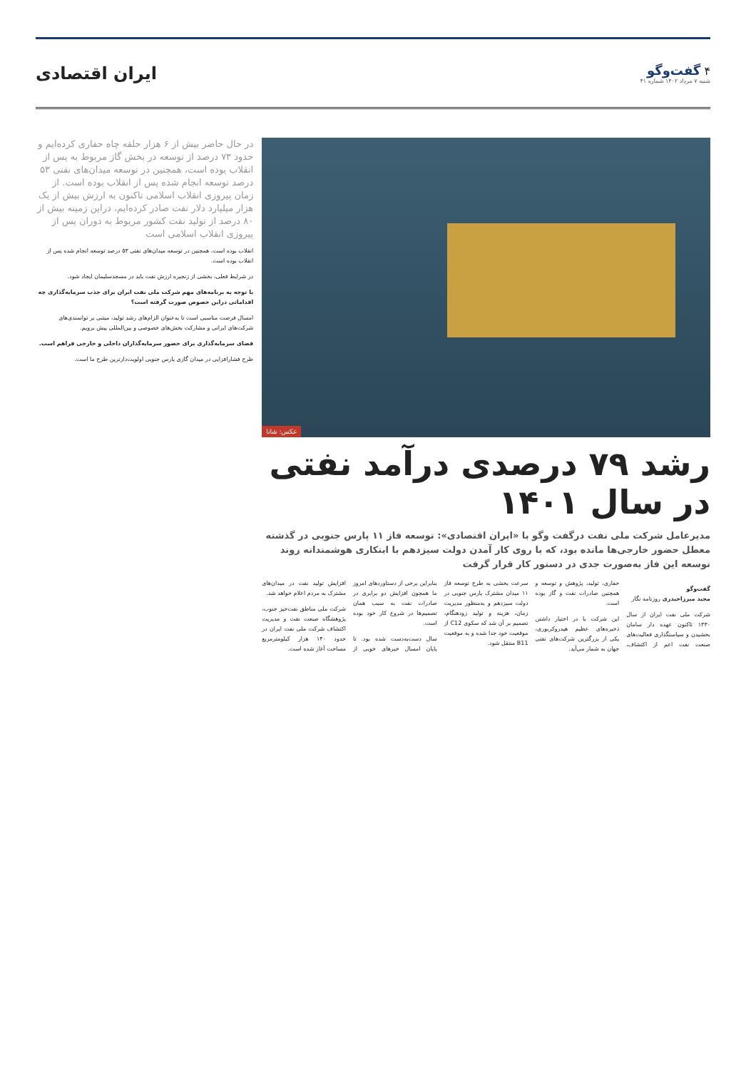۴ گفت‌وگو
شنبه ۷ مرداد ۱۴۰۲ شماره ۴۱
ایران اقتصادی
عکس: شانا
رشد ۷۹ درصدی درآمد نفتی در سال ۱۴۰۱
مدیرعامل شرکت ملی نفت درگفت وگو با «ایران اقتصادی»: توسعه فاز ۱۱ پارس جنوبی در گذشته معطل حضور خارجی‌ها مانده بود، که با روی کار آمدن دولت سیزدهم با ابتکاری هوشمندانه روند توسعه این فاز به‌صورت جدی در دستور کار قرار گرفت
گفت‌وگو
مجید میرزاحیدری روزنامه نگار
شرکت ملی نفت ایران از سال ۱۳۳۰ تاکنون عهده دار سامان بخشیدن و سیاستگذاری فعالیت‌های صنعت نفت اعم از اکتشاف، حفاری، تولید، پژوهش و توسعه و همچنین صادرات نفت و گاز بوده است.
این شرکت با در اختیار داشتن ذخیره‌های عظیم هیدروکربوری، یکی از بزرگترین شرکت‌های نفتی جهان به شمار می‌آید.
سرعت بخشی به طرح توسعه فاز ۱۱ میدان مشترک پارس جنوبی در دولت سیزدهم و به‌منظور مدیریت زمان، هزینه و تولید زودهنگام، تصمیم بر آن شد که سکوی C12 از موقعیت خود جدا شده و به موقعیت B11 منتقل شود.
بنابراین برخی از دستاوردهای امروز ما همچون افزایش دو برابری در صادرات نفت به سبب همان تصمیم‌ها در شروع کار خود بوده است.
سال دست‌به‌دست شده بود. تا پایان امسال خبرهای خوبی از افزایش تولید نفت در میدان‌های مشترک به مردم اعلام خواهد شد.
شرکت ملی مناطق نفت‌خیز جنوب، پژوهشگاه صنعت نفت و مدیریت اکتشاف شرکت ملی نفت ایران در حدود ۱۴۰ هزار کیلومترمربع مساحت آغاز شده است.
در حال حاضر بیش از ۶ هزار حلقه چاه حفاری کرده‌ایم و حدود ۷۳ درصد از توسعه در بخش گاز مربوط به پس از انقلاب بوده است، همچنین در توسعه میدان‌های نفتی ۵۳ درصد توسعه انجام شده پس از انقلاب بوده است. از زمان پیروزی انقلاب اسلامی تاکنون به ارزش بیش از یک هزار میلیارد دلار نفت صادر کرده‌ایم، دراین زمینه بیش از ۸۰ درصد از تولید نفت کشور مربوط به دوران پس از پیروزی انقلاب اسلامی است
انقلاب بوده است، همچنین در توسعه میدان‌های نفتی ۵۳ درصد توسعه انجام شده پس از انقلاب بوده است.
در شرایط فعلی، بخشی از زنجیره ارزش نفت باید در مسجدسلیمان ایجاد شود.
با توجه به برنامه‌های مهم شرکت ملی نفت ایران برای جذب سرمایه‌گذاری چه اقداماتی دراین خصوص صورت گرفته است؟
امسال فرصت مناسبی است تا به‌عنوان الزام‌های رشد تولید، مبتنی بر توانمندی‌های شرکت‌های ایرانی و مشارکت بخش‌های خصوصی و بین‌المللی پیش برویم.
فضای سرمایه‌گذاری برای حضور سرمایه‌گذاران داخلی و خارجی فراهم است.
طرح فشارافزایی در میدان گازی پارس جنوبی اولویت‌دارترین طرح ما است.